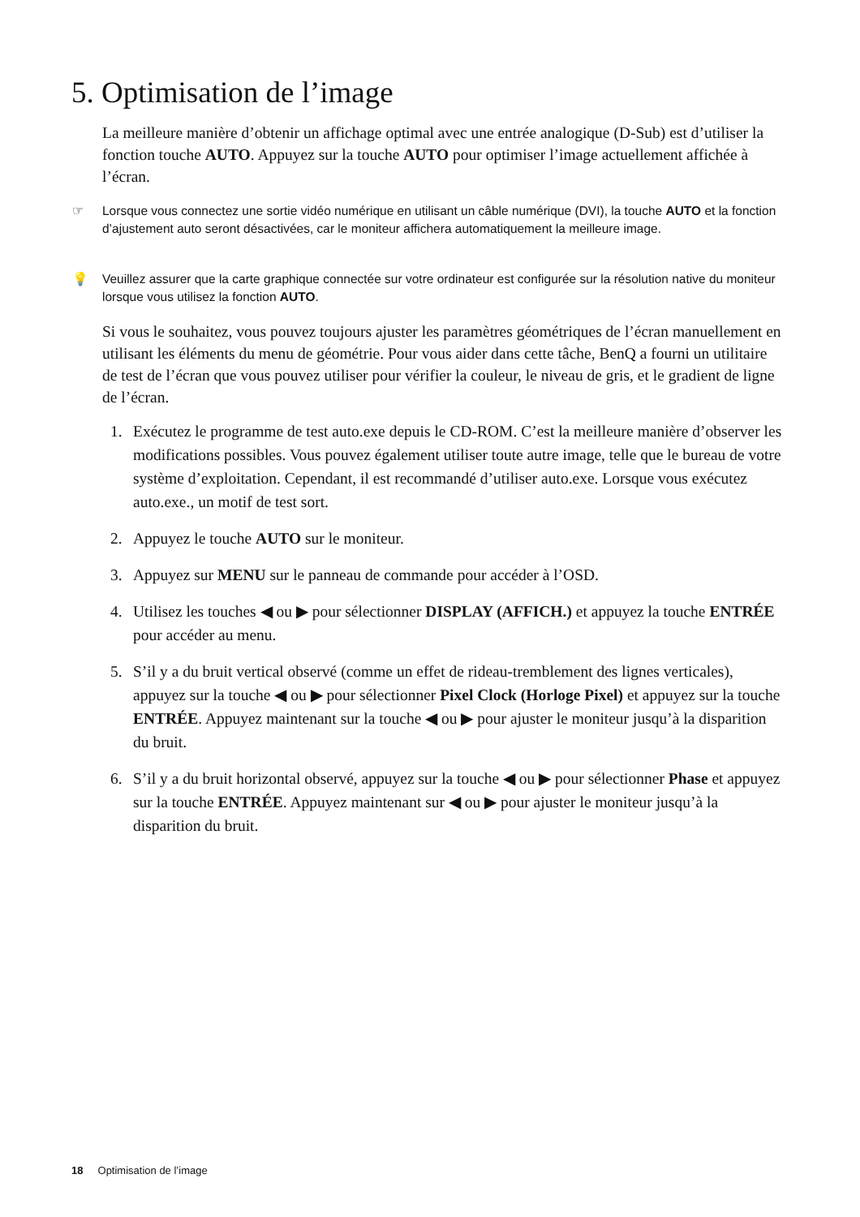5. Optimisation de l’image
La meilleure manière d’obtenir un affichage optimal avec une entrée analogique (D-Sub) est d’utiliser la fonction touche AUTO. Appuyez sur la touche AUTO pour optimiser l’image actuellement affichée à l’écran.
☞ Lorsque vous connectez une sortie vidéo numérique en utilisant un câble numérique (DVI), la touche AUTO et la fonction d’ajustement auto seront désactivées, car le moniteur affichera automatiquement la meilleure image.
💡 Veuillez assurer que la carte graphique connectée sur votre ordinateur est configurée sur la résolution native du moniteur lorsque vous utilisez la fonction AUTO.
Si vous le souhaitez, vous pouvez toujours ajuster les paramètres géométriques de l’écran manuellement en utilisant les éléments du menu de géométrie. Pour vous aider dans cette tâche, BenQ a fourni un utilitaire de test de l’écran que vous pouvez utiliser pour vérifier la couleur, le niveau de gris, et le gradient de ligne de l’écran.
1. Exécutez le programme de test auto.exe depuis le CD-ROM. C’est la meilleure manière d’observer les modifications possibles. Vous pouvez également utiliser toute autre image, telle que le bureau de votre système d’exploitation. Cependant, il est recommandé d’utiliser auto.exe. Lorsque vous exécutez auto.exe., un motif de test sort.
2. Appuyez le touche AUTO sur le moniteur.
3. Appuyez sur MENU sur le panneau de commande pour accéder à l’OSD.
4. Utilisez les touches ◀ ou ▶ pour sélectionner DISPLAY (AFFICH.) et appuyez la touche ENTRÉE pour accéder au menu.
5. S’il y a du bruit vertical observé (comme un effet de rideau-tremblement des lignes verticales), appuyez sur la touche ◀ ou ▶ pour sélectionner Pixel Clock (Horloge Pixel) et appuyez sur la touche ENTRÉE. Appuyez maintenant sur la touche ◀ ou ▶ pour ajuster le moniteur jusqu’à la disparition du bruit.
6. S’il y a du bruit horizontal observé, appuyez sur la touche ◀ ou ▶ pour sélectionner Phase et appuyez sur la touche ENTRÉE. Appuyez maintenant sur ◀ ou ▶ pour ajuster le moniteur jusqu’à la disparition du bruit.
18 Optimisation de l’image